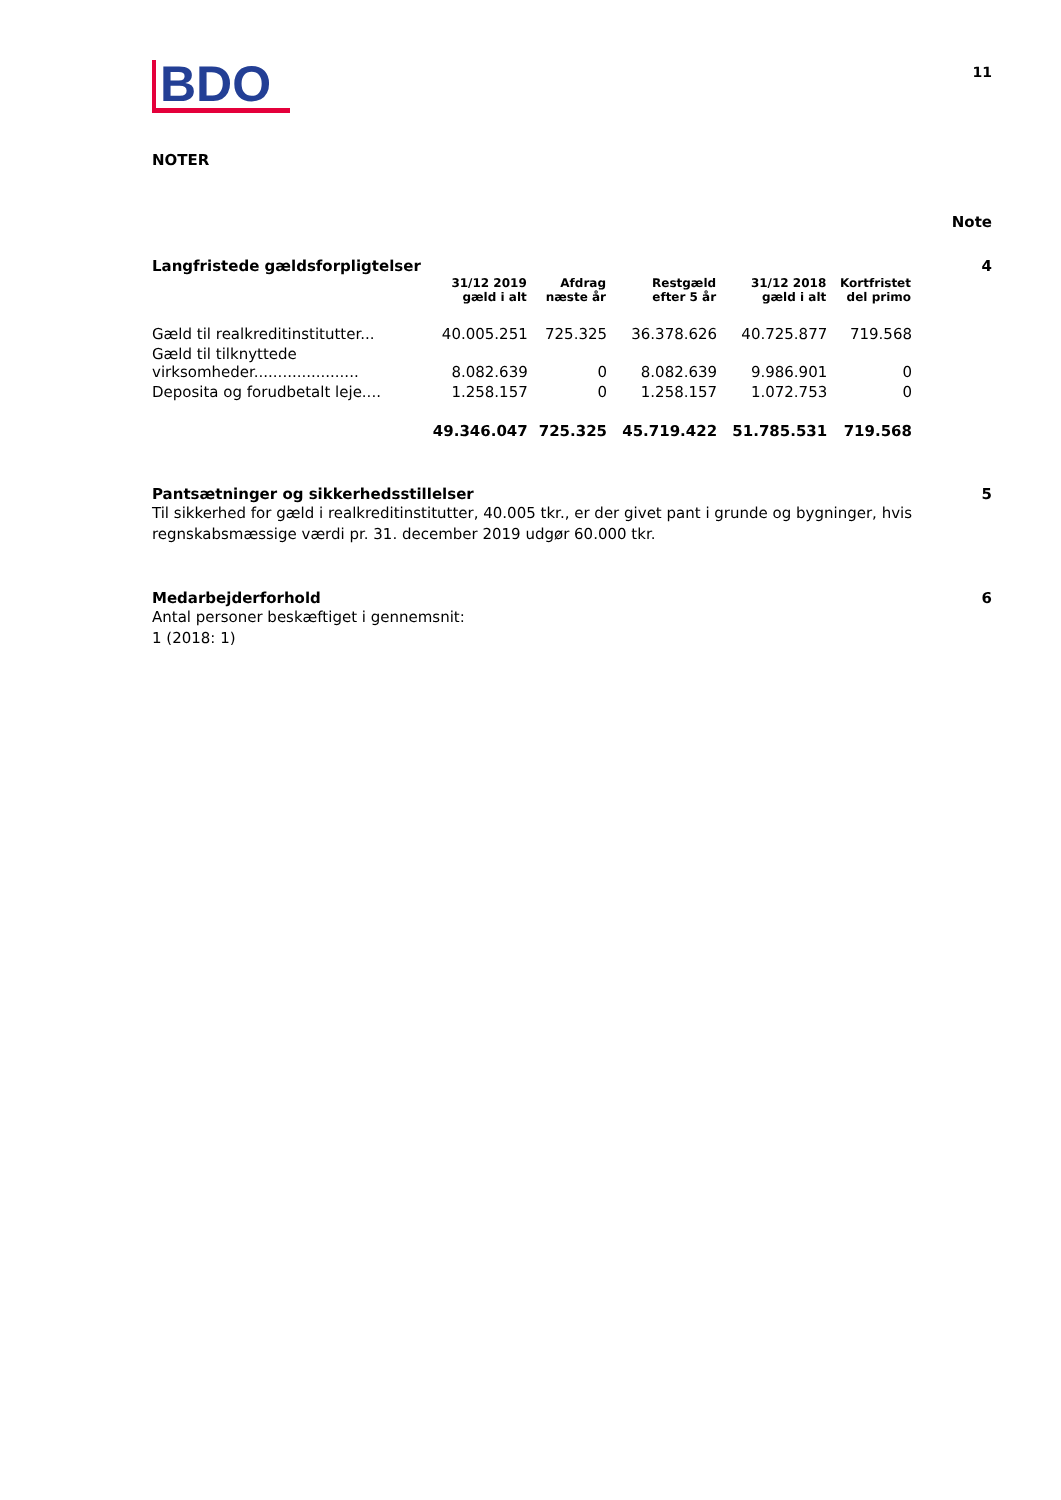BDO
11
NOTER
Note
Langfristede gældsforpligtelser
4
| | 31/12 2019 gæld i alt | Afdrag næste år | Restgæld efter 5 år | 31/12 2018 gæld i alt | Kortfristet del primo |
| --- | --- | --- | --- | --- | --- |
| Gæld til realkreditinstitutter... | 40.005.251 | 725.325 | 36.378.626 | 40.725.877 | 719.568 |
| Gæld til tilknyttede virksomheder...................... | 8.082.639 | 0 | 8.082.639 | 9.986.901 | 0 |
| Deposita og forudbetalt leje.... | 1.258.157 | 0 | 1.258.157 | 1.072.753 | 0 |
| | 49.346.047 | 725.325 | 45.719.422 | 51.785.531 | 719.568 |
Pantsætninger og sikkerhedsstillelser
5
Til sikkerhed for gæld i realkreditinstitutter, 40.005 tkr., er der givet pant i grunde og bygninger, hvis regnskabsmæssige værdi pr. 31. december 2019 udgør 60.000 tkr.
Medarbejderforhold 6
Antal personer beskæftiget i gennemsnit:
1 (2018: 1)